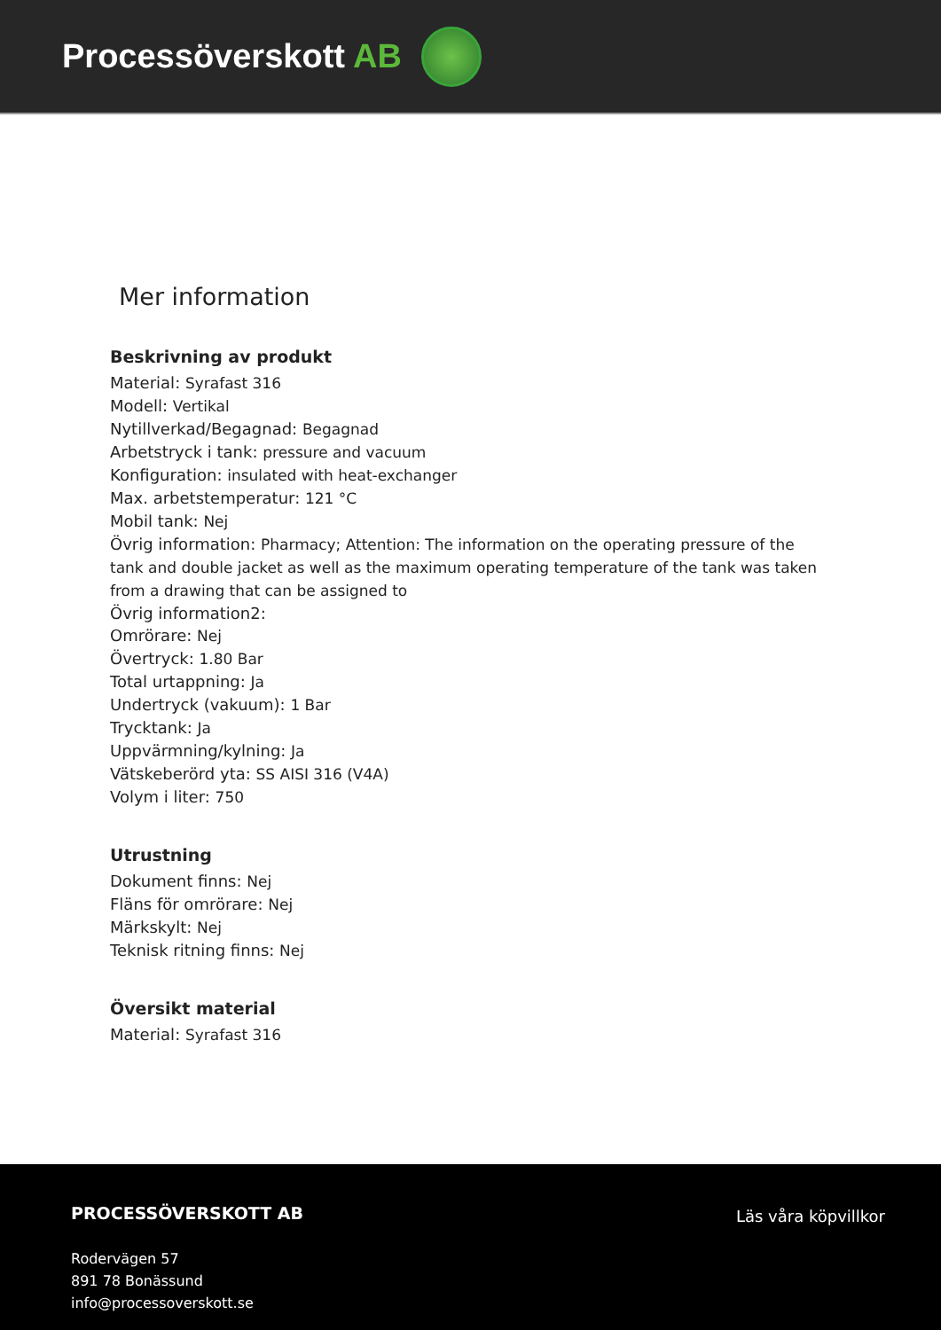Processöverskott AB
Mer information
Beskrivning av produkt
Material: Syrafast 316
Modell: Vertikal
Nytillverkad/Begagnad: Begagnad
Arbetstryck i tank: pressure and vacuum
Konfiguration: insulated with heat-exchanger
Max. arbetstemperatur: 121 °C
Mobil tank: Nej
Övrig information: Pharmacy; Attention: The information on the operating pressure of the tank and double jacket as well as the maximum operating temperature of the tank was taken from a drawing that can be assigned to
Övrig information2:
Omrörare: Nej
Övertryck: 1.80 Bar
Total urtappning: Ja
Undertryck (vakuum): 1 Bar
Trycktank: Ja
Uppvärmning/kylning: Ja
Vätskeberörd yta: SS AISI 316 (V4A)
Volym i liter: 750
Utrustning
Dokument finns: Nej
Fläns för omrörare: Nej
Märkskylt: Nej
Teknisk ritning finns: Nej
Översikt material
Material: Syrafast 316
PROCESSÖVERSKOTT AB
Rodervägen 57
891 78 Bonässund
info@processoverskott.se
Läs våra köpvillkor